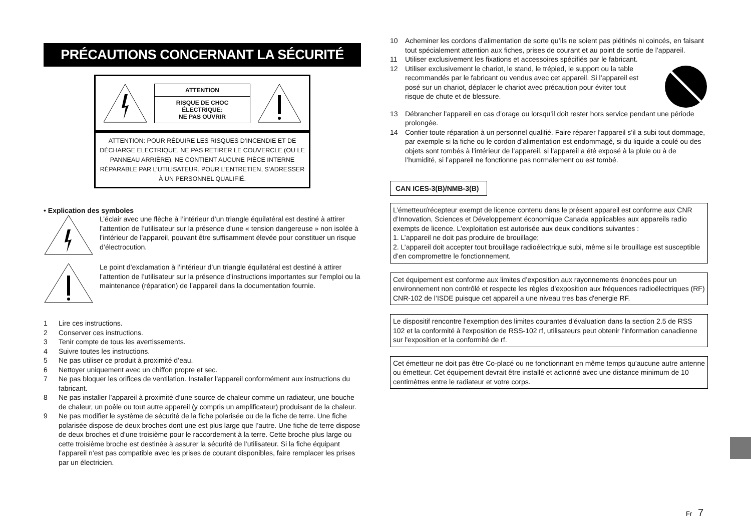PRÉCAUTIONS CONCERNANT LA SÉCURITÉ
ATTENTION
RISQUE DE CHOC ÉLECTRIQUE:
NE PAS OUVRIR
ATTENTION: POUR RÉDUIRE LES RISQUES D’INCENDIE ET DE DÉCHARGE ELECTRIQUE, NE PAS RETIRER LE COUVERCLE (OU LE PANNEAU ARRIÈRE). NE CONTIENT AUCUNE PIÈCE INTERNE RÉPARABLE PAR L’UTILISATEUR. POUR L’ENTRETIEN, S’ADRESSER À UN PERSONNEL QUALIFIÉ.
• Explication des symboles
L’éclair avec une flèche à l’intérieur d’un triangle équilatéral est destiné à attirer l’attention de l’utilisateur sur la présence d’une « tension dangereuse » non isolée à l’intérieur de l’appareil, pouvant être suffisamment élevée pour constituer un risque d’électrocution.
Le point d’exclamation à l’intérieur d’un triangle équilatéral est destiné à attirer l’attention de l’utilisateur sur la présence d’instructions importantes sur l’emploi ou la maintenance (réparation) de l’appareil dans la documentation fournie.
1 Lire ces instructions.
2 Conserver ces instructions.
3 Tenir compte de tous les avertissements.
4 Suivre toutes les instructions.
5 Ne pas utiliser ce produit à proximité d’eau.
6 Nettoyer uniquement avec un chiffon propre et sec.
7 Ne pas bloquer les orifices de ventilation. Installer l’appareil conformément aux instructions du fabricant.
8 Ne pas installer l’appareil à proximité d’une source de chaleur comme un radiateur, une bouche de chaleur, un poêle ou tout autre appareil (y compris un amplificateur) produisant de la chaleur.
9 Ne pas modifier le système de sécurité de la fiche polarisée ou de la fiche de terre. Une fiche polarisée dispose de deux broches dont une est plus large que l’autre. Une fiche de terre dispose de deux broches et d’une troisième pour le raccordement à la terre. Cette broche plus large ou cette troisième broche est destinée à assurer la sécurité de l’utilisateur. Si la fiche équipant l’appareil n’est pas compatible avec les prises de courant disponibles, faire remplacer les prises par un électricien.
10 Acheminer les cordons d’alimentation de sorte qu’ils ne soient pas piétinés ni coincés, en faisant tout spécialement attention aux fiches, prises de courant et au point de sortie de l’appareil.
11 Utiliser exclusivement les fixations et accessoires spécifiés par le fabricant.
12 Utiliser exclusivement le chariot, le stand, le trépied, le support ou la table recommandés par le fabricant ou vendus avec cet appareil. Si l’appareil est posé sur un chariot, déplacer le chariot avec précaution pour éviter tout risque de chute et de blessure.
13 Débrancher l’appareil en cas d’orage ou lorsqu’il doit rester hors service pendant une période prolongée.
14 Confier toute réparation à un personnel qualifié. Faire réparer l’appareil s’il a subi tout dommage, par exemple si la fiche ou le cordon d’alimentation est endommagé, si du liquide a coulé ou des objets sont tombés à l’intérieur de l’appareil, si l’appareil a été exposé à la pluie ou à de l’humidité, si l’appareil ne fonctionne pas normalement ou est tombé.
CAN ICES-3(B)/NMB-3(B)
L’émetteur/récepteur exempt de licence contenu dans le présent appareil est conforme aux CNR d’Innovation, Sciences et Développement économique Canada applicables aux appareils radio exempts de licence. L’exploitation est autorisée aux deux conditions suivantes :
1. L’appareil ne doit pas produire de brouillage;
2. L’appareil doit accepter tout brouillage radioélectrique subi, même si le brouillage est susceptible d’en compromettre le fonctionnement.
Cet équipement est conforme aux limites d’exposition aux rayonnements énoncées pour un environnement non contrôlé et respecte les règles d’exposition aux fréquences radioélectriques (RF) CNR-102 de l’ISDE puisque cet appareil a une niveau tres bas d'energie RF.
Le dispositif rencontre l'exemption des limites courantes d'évaluation dans la section 2.5 de RSS 102 et la conformité à l'exposition de RSS-102 rf, utilisateurs peut obtenir l'information canadienne sur l'exposition et la conformité de rf.
Cet émetteur ne doit pas être Co-placé ou ne fonctionnant en même temps qu'aucune autre antenne ou émetteur. Cet équipement devrait être installé et actionné avec une distance minimum de 10 centimètres entre le radiateur et votre corps.
Fr 7